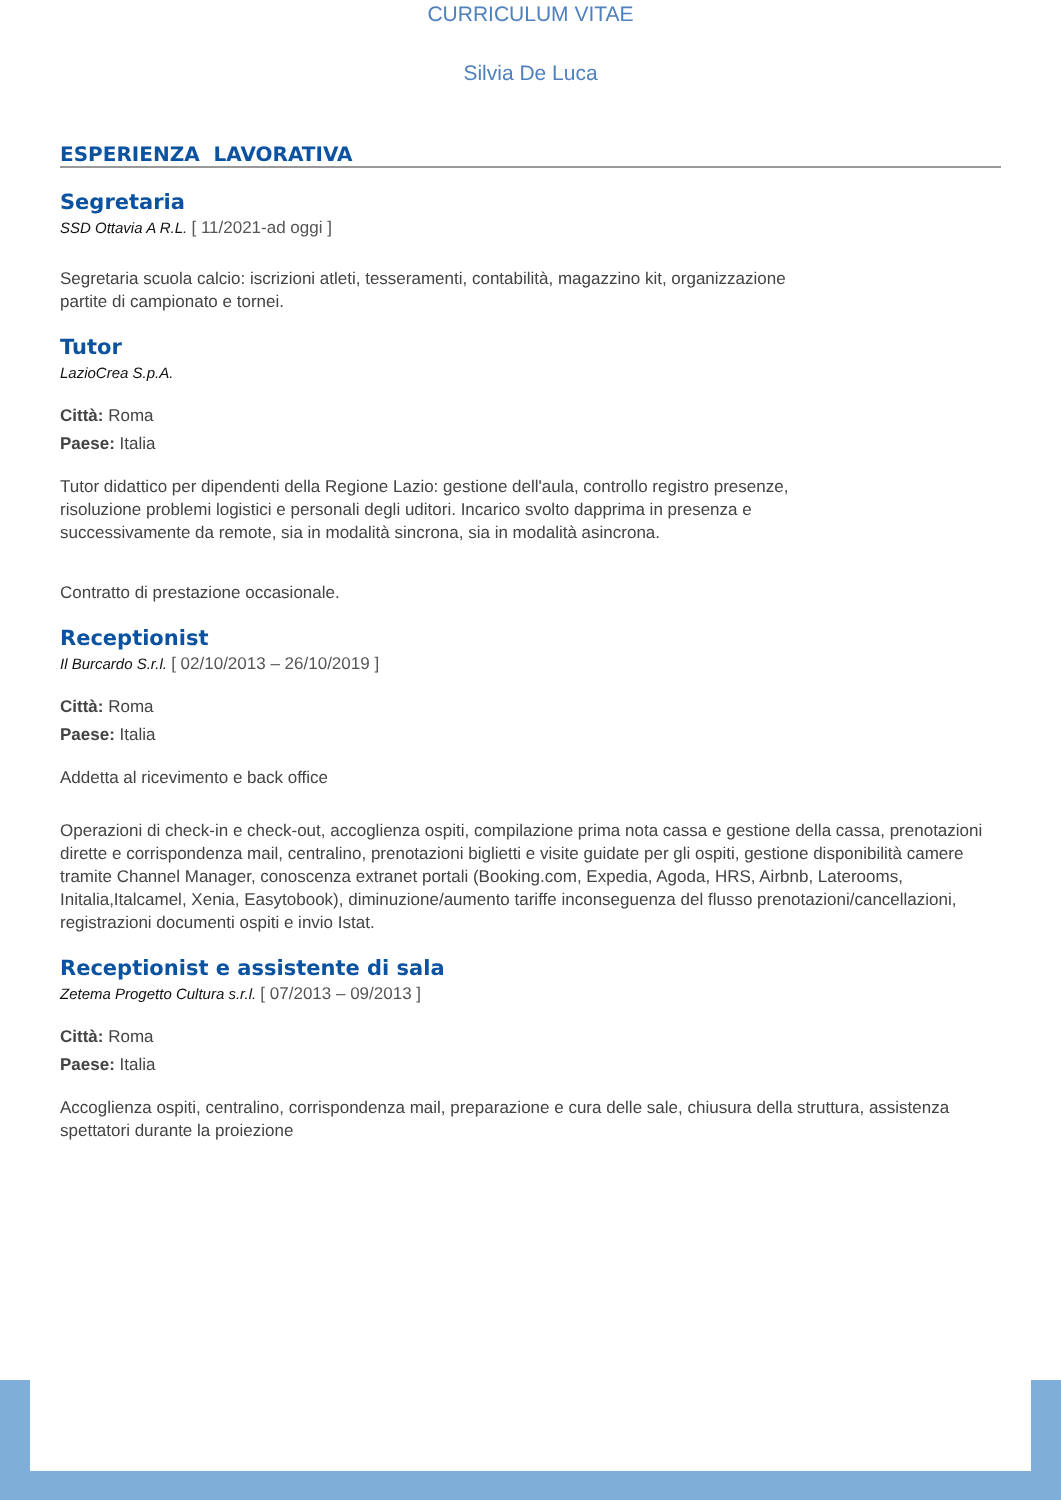CURRICULUM VITAE
Silvia De Luca
ESPERIENZA LAVORATIVA
Segretaria
SSD Ottavia A R.L. [ 11/2021-ad oggi ]
Segretaria scuola calcio: iscrizioni atleti, tesseramenti, contabilità, magazzino kit, organizzazione
partite di campionato e tornei.
Tutor
LazioCrea S.p.A.
Città: Roma
Paese: Italia
Tutor didattico per dipendenti della Regione Lazio: gestione dell'aula, controllo registro presenze,
risoluzione problemi logistici e personali degli uditori. Incarico svolto dapprima in presenza e
successivamente da remote, sia in modalità sincrona, sia in modalità asincrona.
Contratto di prestazione occasionale.
Receptionist
Il Burcardo S.r.l. [ 02/10/2013 – 26/10/2019 ]
Città: Roma
Paese: Italia
Addetta al ricevimento e back office
Operazioni di check-in e check-out, accoglienza ospiti, compilazione prima nota cassa e gestione della cassa, prenotazioni dirette e corrispondenza mail, centralino, prenotazioni biglietti e visite guidate per gli ospiti, gestione disponibilità camere tramite Channel Manager, conoscenza extranet portali (Booking.com, Expedia, Agoda, HRS, Airbnb, Laterooms, Initalia,Italcamel, Xenia, Easytobook), diminuzione/aumento tariffe inconseguenza del flusso prenotazioni/cancellazioni, registrazioni documenti ospiti e invio Istat.
Receptionist e assistente di sala
Zetema Progetto Cultura s.r.l. [ 07/2013 – 09/2013 ]
Città: Roma
Paese: Italia
Accoglienza ospiti, centralino, corrispondenza mail, preparazione e cura delle sale, chiusura della struttura, assistenza spettatori durante la proiezione